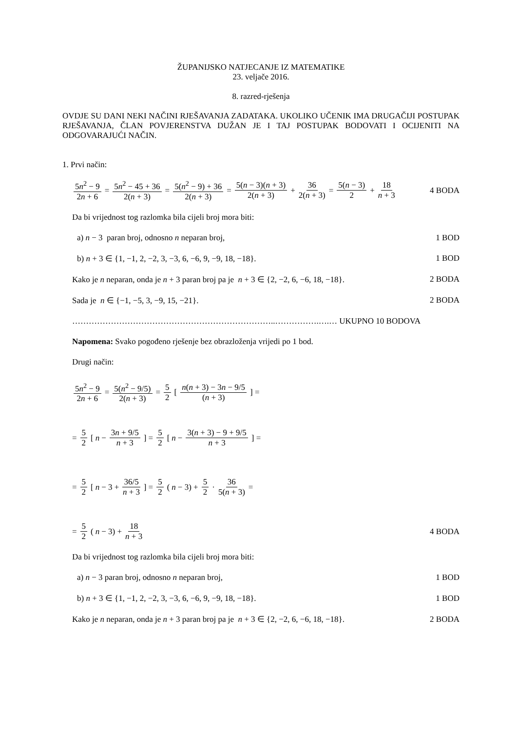ŽUPANIJSKO NATJECANJE IZ MATEMATIKE
23. veljače 2016.
8. razred-rješenja
OVDJE SU DANI NEKI NAČINI RJEŠAVANJA ZADATAKA. UKOLIKO UČENIK IMA DRUGAČIJI POSTUPAK RJEŠAVANJA, ČLAN POVJERENSTVA DUŽAN JE I TAJ POSTUPAK BODOVATI I OCIJENITI NA ODGOVARAJUĆI NAČIN.
1. Prvi način:
5n<sup>2</sup> − 9 2n + 6 = 5n<sup>2</sup> − 45 + 36 2(n + 3) = 5(n<sup>2</sup> − 9) + 36 2(n + 3) = 5(n − 3)(n + 3) 2(n + 3) + 36 2(n + 3) = 5(n − 3) 2 + 18 n + 3
4 BODA
Da bi vrijednost tog razlomka bila cijeli broj mora biti:
a) n − 3 paran broj, odnosno n neparan broj, 1 BOD
b) n + 3 ∈ {1, −1, 2, −2, 3, −3, 6, −6, 9, −9, 18, −18}. 1 BOD
Kako je n neparan, onda je n + 3 paran broj pa je n + 3 ∈ {2, −2, 6, −6, 18, −18}. 2 BODA
Sada je n ∈ {−1, −5, 3, −9, 15, −21}. 2 BODA
………………………………………………………………..…………….….… UKUPNO 10 BODOVA
Napomena: Svako pogođeno rješenje bez obrazloženja vrijedi po 1 bod.
Drugi način:
5n<sup>2</sup> − 9 2n + 6 = 5(n<sup>2</sup> − 9/5) 2(n + 3) = 5 2 [ n(n + 3) − 3n − 9/5 (n + 3) ] =
= 5 2 [ n − 3n + 9/5 n + 3 ] = 5 2 [ n − 3(n + 3) − 9 + 9/5 n + 3 ] =
= 5 2 [ n − 3 + 36/5 n + 3 ] = 5 2 (n − 3) + 5 2 · 36 5(n + 3) =
= 5 2 (n − 3) + 18 n + 3 4 BODA
Da bi vrijednost tog razlomka bila cijeli broj mora biti:
a) n − 3 paran broj, odnosno n neparan broj, 1 BOD
b) n + 3 ∈ {1, −1, 2, −2, 3, −3, 6, −6, 9, −9, 18, −18}. 1 BOD
Kako je n neparan, onda je n + 3 paran broj pa je n + 3 ∈ {2, −2, 6, −6, 18, −18}. 2 BODA